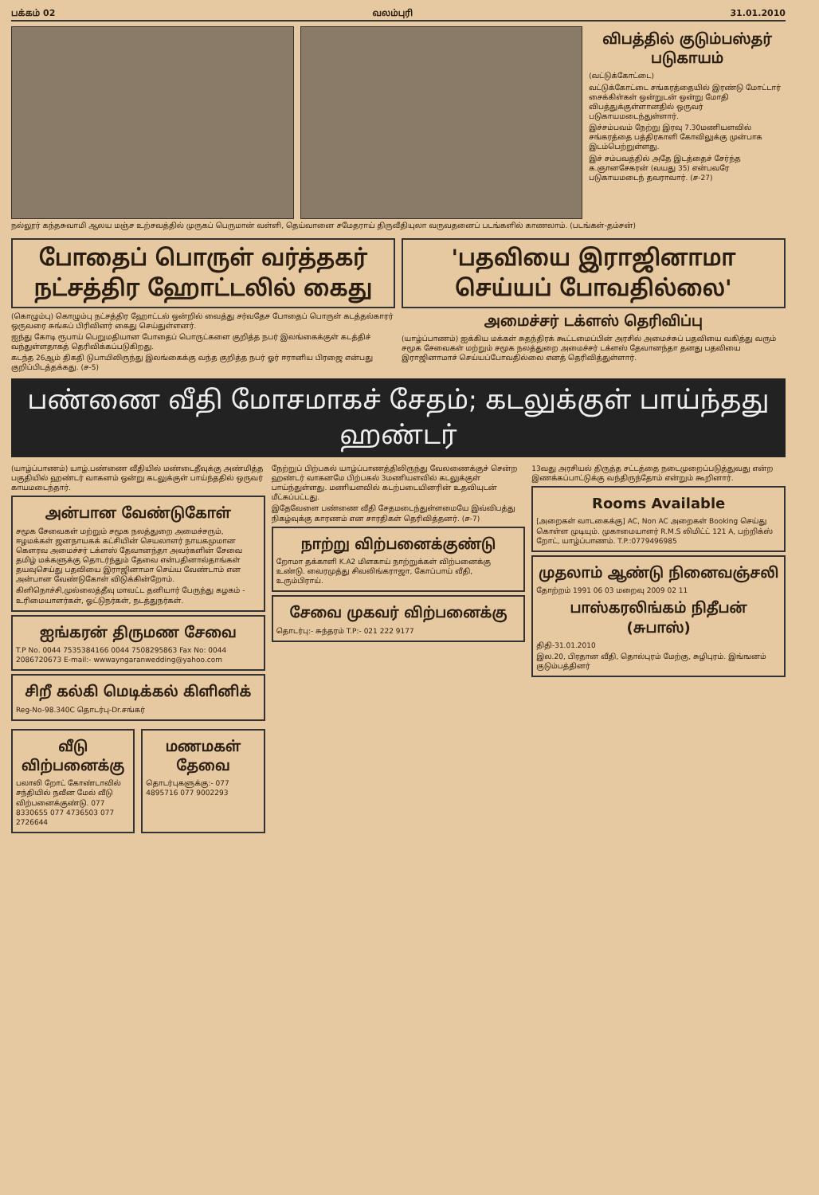பக்கம் 02 வலம்புரி 31.01.2010
விபத்தில் குடும்பஸ்தர் படுகாயம்
(வட்டுக்கோட்டை)
வட்டுக்கோட்டை சங்கரத்தையில் இரண்டு மோட்டார் சைக்கிள்கள் ஒன்றுடன் ஒன்று மோதி விபத்துக்குள்ளானதில் ஒருவர் படுகாயமடைந்துள்ளார்.
இச்சம்பவம் நேற்று இரவு 7.30மணியளவில் சங்கரத்தை பத்திரகாளி கோவிலுக்கு முன்பாக இடம்பெற்றுள்ளது.
இச் சம்பவத்தில் அதே இடத்தைச் சேர்ந்த க.ஞானசேகரன் (வயது 35) என்பவரே படுகாயமடைந் தவராவார். (ச-27)
நல்லூர் கந்தசுவாமி ஆலய மஞ்ச உற்சவத்தில் முருகப் பெருமான் வள்ளி, தெய்வானை சமேதராய் திருவீதியுலா வருவதனைப் படங்களில் காணலாம். (படங்கள்-தம்சன்)
போதைப் பொருள் வர்த்தகர் நட்சத்திர ஹோட்டலில் கைது
(கொழும்பு) கொழும்பு நட்சத்திர ஹோட்டல் ஒன்றில் வைத்து சர்வதேச போதைப் பொருள் கடத்தல்காரர் ஒருவரை சுங்கப் பிரிவினர் கைது செய்துள்ளனர்.
ஐந்து கோடி ரூபாய் பெறுமதியான போதைப் பொருட்களை குறித்த நபர் இலங்கைக்குள் கடத்திச் வந்துள்ளதாகத் தெரிவிக்கப்படுகிறது.
கடந்த 26ஆம் திகதி டுபாயிலிருந்து இலங்கைக்கு வந்த குறித்த நபர் ஓர் ஈரானிய பிரஜை என்பது குறிப்பிடத்தக்கது. (ச-5)
'பதவியை இராஜினாமா செய்யப் போவதில்லை'
அமைச்சர் டக்ளஸ் தெரிவிப்பு
(யாழ்ப்பாணம்) ஐக்கிய மக்கள் சுதந்திரக் கூட்டமைப்பின் அரசில் அமைச்சுப் பதவியை வகித்து வரும் சமூக சேவைகள் மற்றும் சமூக நலத்துறை அமைச்சர் டக்ளஸ் தேவானந்தா தனது பதவியை இராஜினாமாச் செய்யப்போவதில்லை எனத் தெரிவித்துள்ளார்.
பண்ணை வீதி மோசமாகச் சேதம்; கடலுக்குள் பாய்ந்தது ஹண்டர்
(யாழ்ப்பாணம்) யாழ்.பண்ணை வீதியில் மண்டைதீவுக்கு அண்மித்த பகுதியில் ஹண்டர் வாகனம் ஒன்று கடலுக்குள் பாய்ந்ததில் ஒருவர் காயமடைந்தார்.
அன்பான வேண்டுகோள்
சமூக சேவைகள் மற்றும் சமூக நலத்துறை அமைச்சரும், ஈழமக்கள் ஜனநாயகக் கட்சியின் செயலாளர் நாயகமுமான கௌரவ அமைச்சர் டக்ளஸ் தேவானந்தா அவர்களின் சேவை தமிழ் மக்களுக்கு தொடர்ந்தும் தேவை என்பதினால்தாங்கள் தயவுசெய்து பதவியை இராஜினாமா செய்ய வேண்டாம் என அன்பான வேண்டுகோள் விடுக்கின்றோம்.
கிளிநொச்சி,முல்லைத்தீவு மாவட்ட தனியார் பேருந்து கழகம் - உரிமையாளர்கள், ஓட்டுநர்கள், நடத்துநர்கள்.
ஐங்கரன் திருமண சேவை
T.P No. 0044 7535384166 0044 7508295863 Fax No: 0044 2086720673 E-mail:- wwwayngaranwedding@yahoo.com
சிறீ கல்கி மெடிக்கல் கிளினிக்
Reg-No-98.340C தொடர்பு-Dr.சங்கர்
வீடு விற்பனைக்கு
பலாலி றோட் கோண்டாவில் சந்தியில் நவீன மேல் வீடு விற்பனைக்குண்டு. 077 8330655 077 4736503 077 2726644
மணமகள் தேவை
தொடர்புகளுக்கு:- 077 4895716 077 9002293
நேற்றுப் பிற்பகல் யாழ்ப்பாணத்திலிருந்து வேலணைக்குச் சென்ற ஹண்டர் வாகனமே பிற்பகல் 3மணியளவில் கடலுக்குள் பாய்ந்துள்ளது. மணியளவில் கடற்படையினரின் உதவியுடன் மீட்கப்பட்டது.
இதேவேளை பண்ணை வீதி சேதமடைந்துள்ளமையே இவ்விபத்து நிகழ்வுக்கு காரணம் என சாரதிகள் தெரிவித்தனர். (ச-7)
நாற்று விற்பனைக்குண்டு
றோமா தக்காளி K.A2 மிளகாய் நாற்றுக்கள் விற்பனைக்கு உண்டு. வைரமுத்து சிவலிங்கராஜா, கோப்பாய் வீதி, உரும்பிராய்.
சேவை முகவர் விற்பனைக்கு
தொடர்பு:- சுந்தரம் T.P:- 021 222 9177
13வது அரசியல் திருத்த சட்டத்தை நடைமுறைப்படுத்துவது என்ற இணக்கப்பாட்டுக்கு வந்திருந்தோம் என்றும் கூறினார்.
Rooms Available
[அறைகள் வாடகைக்கு] AC, Non AC அறைகள் Booking செய்து கொள்ள முடியும். முகாமையாளர் R.M.S லிமிட்ட் 121 A, பற்றிக்ஸ் றோட், யாழ்ப்பாணம். T.P.:0779496985
முதலாம் ஆண்டு நினைவஞ்சலி
தோற்றம் 1991 06 03 மறைவு 2009 02 11
பாஸ்கரலிங்கம் நிதீபன் (சுபாஸ்)
திதி-31.01.2010
இல.20, பிரதான வீதி, தொல்புரம் மேற்கு, சுழிபுரம். இங்ஙனம் குடும்பத்தினர்